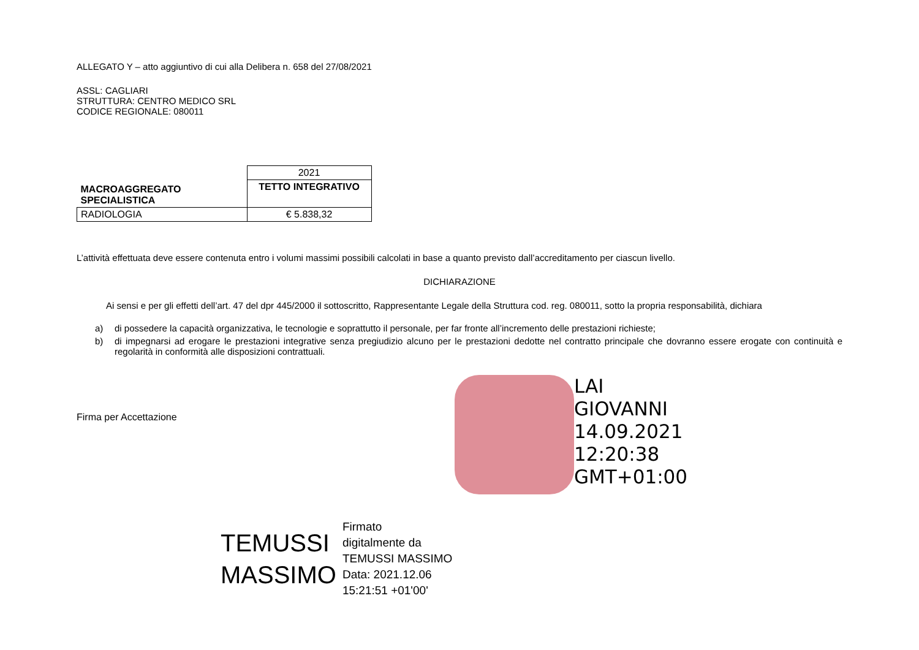ALLEGATO Y – atto aggiuntivo di cui alla Delibera n. 658 del 27/08/2021
ASSL: CAGLIARI
STRUTTURA: CENTRO MEDICO SRL
CODICE REGIONALE: 080011
| MACROAGGREGATO SPECIALISTICA | 2021 |
| | TETTO INTEGRATIVO |
| RADIOLOGIA | € 5.838,32 |
L’attività effettuata deve essere contenuta entro i volumi massimi possibili calcolati in base a quanto previsto dall’accreditamento per ciascun livello.
DICHIARAZIONE
Ai sensi e per gli effetti dell’art. 47 del dpr 445/2000 il sottoscritto, Rappresentante Legale della Struttura cod. reg. 080011, sotto la propria responsabilità, dichiara
a) di possedere la capacità organizzativa, le tecnologie e soprattutto il personale, per far fronte all’incremento delle prestazioni richieste;
b) di impegnarsi ad erogare le prestazioni integrative senza pregiudizio alcuno per le prestazioni dedotte nel contratto principale che dovranno essere erogate con continuità e regolarità in conformità alle disposizioni contrattuali.
Firma per Accettazione
LAI
GIOVANNI
14.09.2021
12:20:38
GMT+01:00
TEMUSSI
MASSIMO
Firmato
digitalmente da
TEMUSSI MASSIMO
Data: 2021.12.06
15:21:51 +01'00'